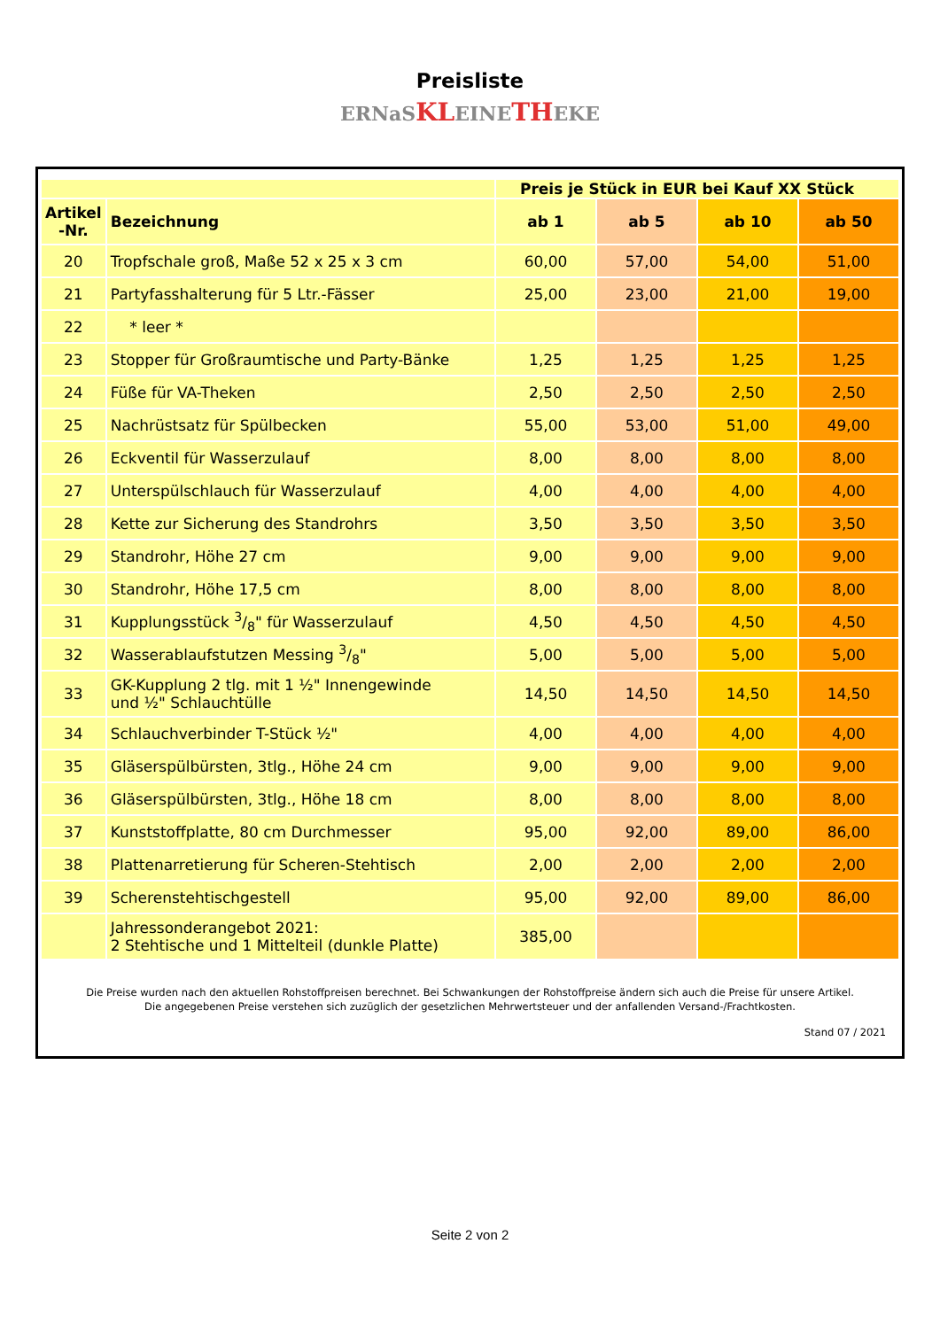Preisliste
ERNaS KL EINE TH EKE
| | | Preis je Stück in EUR bei Kauf XX Stück | | | |
| --- | --- | --- | --- | --- | --- |
| Artikel -Nr. | Bezeichnung | ab 1 | ab 5 | ab 10 | ab 50 |
| 20 | Tropfschale groß, Maße 52 x 25 x 3 cm | 60,00 | 57,00 | 54,00 | 51,00 |
| 21 | Partyfasshalterung für 5 Ltr.-Fässer | 25,00 | 23,00 | 21,00 | 19,00 |
| 22 | * leer * | | | | |
| 23 | Stopper für Großraumtische und Party-Bänke | 1,25 | 1,25 | 1,25 | 1,25 |
| 24 | Füße für VA-Theken | 2,50 | 2,50 | 2,50 | 2,50 |
| 25 | Nachrüstsatz für Spülbecken | 55,00 | 53,00 | 51,00 | 49,00 |
| 26 | Eckventil für Wasserzulauf | 8,00 | 8,00 | 8,00 | 8,00 |
| 27 | Unterspülschlauch für Wasserzulauf | 4,00 | 4,00 | 4,00 | 4,00 |
| 28 | Kette zur Sicherung des Standrohrs | 3,50 | 3,50 | 3,50 | 3,50 |
| 29 | Standrohr, Höhe 27 cm | 9,00 | 9,00 | 9,00 | 9,00 |
| 30 | Standrohr, Höhe 17,5 cm | 8,00 | 8,00 | 8,00 | 8,00 |
| 31 | Kupplungsstück 3/8" für Wasserzulauf | 4,50 | 4,50 | 4,50 | 4,50 |
| 32 | Wasserablaufstutzen Messing 3/8" | 5,00 | 5,00 | 5,00 | 5,00 |
| 33 | GK-Kupplung 2 tlg. mit 1 ½" Innengewinde und ½" Schlauchtülle | 14,50 | 14,50 | 14,50 | 14,50 |
| 34 | Schlauchverbinder T-Stück ½" | 4,00 | 4,00 | 4,00 | 4,00 |
| 35 | Gläserspülbürsten, 3tlg., Höhe 24 cm | 9,00 | 9,00 | 9,00 | 9,00 |
| 36 | Gläserspülbürsten, 3tlg., Höhe 18 cm | 8,00 | 8,00 | 8,00 | 8,00 |
| 37 | Kunststoffplatte, 80 cm Durchmesser | 95,00 | 92,00 | 89,00 | 86,00 |
| 38 | Plattenarretierung für Scheren-Stehtisch | 2,00 | 2,00 | 2,00 | 2,00 |
| 39 | Scherenstehtischgestell | 95,00 | 92,00 | 89,00 | 86,00 |
| | Jahressonderangebot 2021: 2 Stehtische und 1 Mittelteil (dunkle Platte) | 385,00 | | | |
Die Preise wurden nach den aktuellen Rohstoffpreisen berechnet. Bei Schwankungen der Rohstoffpreise ändern sich auch die Preise für unsere Artikel.
Die angegebenen Preise verstehen sich zuzüglich der gesetzlichen Mehrwertsteuer und der anfallenden Versand-/Frachtkosten.
Stand 07 / 2021
Seite 2 von 2